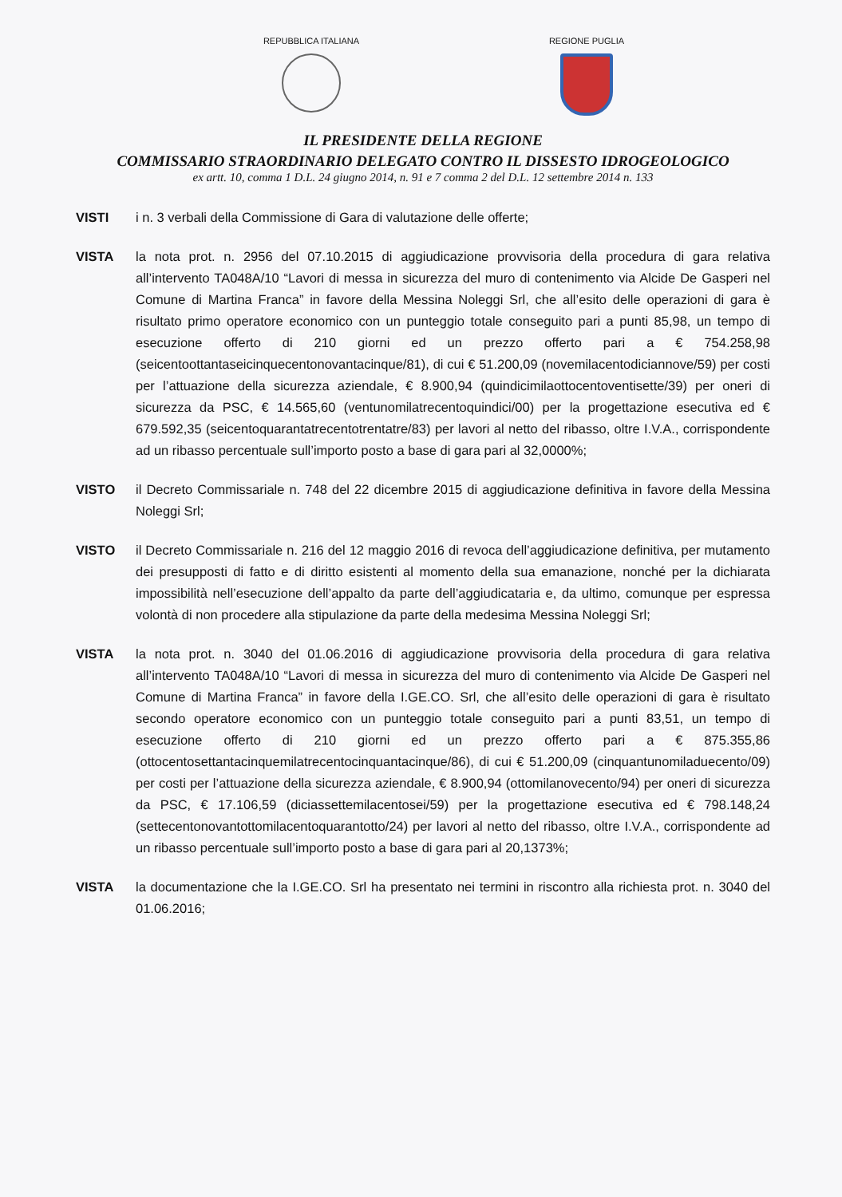REPUBBLICA ITALIANA REGIONE PUGLIA
IL PRESIDENTE DELLA REGIONE
COMMISSARIO STRAORDINARIO DELEGATO CONTRO IL DISSESTO IDROGEOLOGICO
ex artt. 10, comma 1 D.L. 24 giugno 2014, n. 91 e 7 comma 2 del D.L. 12 settembre 2014 n. 133
VISTI i n. 3 verbali della Commissione di Gara di valutazione delle offerte;
VISTA la nota prot. n. 2956 del 07.10.2015 di aggiudicazione provvisoria della procedura di gara relativa all’intervento TA048A/10 “Lavori di messa in sicurezza del muro di contenimento via Alcide De Gasperi nel Comune di Martina Franca” in favore della Messina Noleggi Srl, che all’esito delle operazioni di gara è risultato primo operatore economico con un punteggio totale conseguito pari a punti 85,98, un tempo di esecuzione offerto di 210 giorni ed un prezzo offerto pari a € 754.258,98 (seicentoottantaseicinquecentonovantacinque/81), di cui € 51.200,09 (novemilacentodiciannove/59) per costi per l’attuazione della sicurezza aziendale, € 8.900,94 (quindicimilaottocentoventisette/39) per oneri di sicurezza da PSC, € 14.565,60 (ventunomilatrecentoquindici/00) per la progettazione esecutiva ed € 679.592,35 (seicentoquarantatrecentotrentatre/83) per lavori al netto del ribasso, oltre I.V.A., corrispondente ad un ribasso percentuale sull’importo posto a base di gara pari al 32,0000%;
VISTO il Decreto Commissariale n. 748 del 22 dicembre 2015 di aggiudicazione definitiva in favore della Messina Noleggi Srl;
VISTO il Decreto Commissariale n. 216 del 12 maggio 2016 di revoca dell’aggiudicazione definitiva, per mutamento dei presupposti di fatto e di diritto esistenti al momento della sua emanazione, nonché per la dichiarata impossibilità nell’esecuzione dell’appalto da parte dell’aggiudicataria e, da ultimo, comunque per espressa volontà di non procedere alla stipulazione da parte della medesima Messina Noleggi Srl;
VISTA la nota prot. n. 3040 del 01.06.2016 di aggiudicazione provvisoria della procedura di gara relativa all’intervento TA048A/10 “Lavori di messa in sicurezza del muro di contenimento via Alcide De Gasperi nel Comune di Martina Franca” in favore della I.GE.CO. Srl, che all’esito delle operazioni di gara è risultato secondo operatore economico con un punteggio totale conseguito pari a punti 83,51, un tempo di esecuzione offerto di 210 giorni ed un prezzo offerto pari a € 875.355,86 (ottocentosettantacinquemilatrecentocinquantacinque/86), di cui € 51.200,09 (cinquantunomiladuecento/09) per costi per l’attuazione della sicurezza aziendale, € 8.900,94 (ottomilanovecento/94) per oneri di sicurezza da PSC, € 17.106,59 (diciassettemilacentosei/59) per la progettazione esecutiva ed € 798.148,24 (settecentonovantottomilacentoquarantotto/24) per lavori al netto del ribasso, oltre I.V.A., corrispondente ad un ribasso percentuale sull’importo posto a base di gara pari al 20,1373%;
VISTA la documentazione che la I.GE.CO. Srl ha presentato nei termini in riscontro alla richiesta prot. n. 3040 del 01.06.2016;